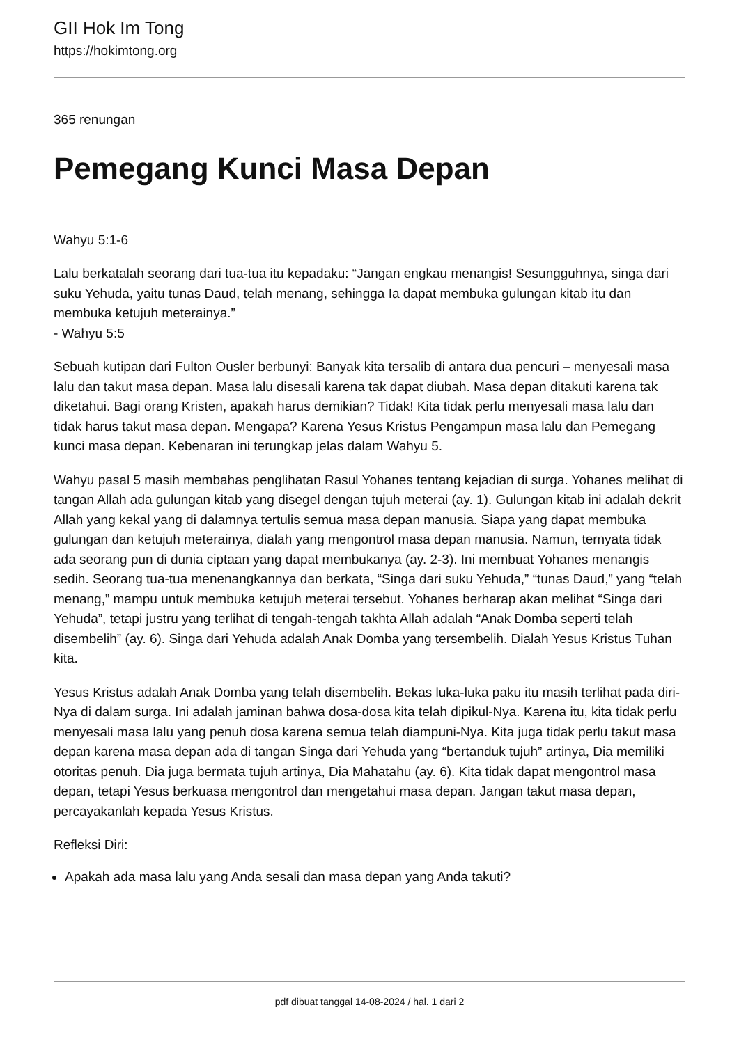GII Hok Im Tong
https://hokimtong.org
365 renungan
Pemegang Kunci Masa Depan
Wahyu 5:1-6
Lalu berkatalah seorang dari tua-tua itu kepadaku: “Jangan engkau menangis! Sesungguhnya, singa dari suku Yehuda, yaitu tunas Daud, telah menang, sehingga Ia dapat membuka gulungan kitab itu dan membuka ketujuh meterainya.”
- Wahyu 5:5
Sebuah kutipan dari Fulton Ousler berbunyi: Banyak kita tersalib di antara dua pencuri – menyesali masa lalu dan takut masa depan. Masa lalu disesali karena tak dapat diubah. Masa depan ditakuti karena tak diketahui. Bagi orang Kristen, apakah harus demikian? Tidak! Kita tidak perlu menyesali masa lalu dan tidak harus takut masa depan. Mengapa? Karena Yesus Kristus Pengampun masa lalu dan Pemegang kunci masa depan. Kebenaran ini terungkap jelas dalam Wahyu 5.
Wahyu pasal 5 masih membahas penglihatan Rasul Yohanes tentang kejadian di surga. Yohanes melihat di tangan Allah ada gulungan kitab yang disegel dengan tujuh meterai (ay. 1). Gulungan kitab ini adalah dekrit Allah yang kekal yang di dalamnya tertulis semua masa depan manusia. Siapa yang dapat membuka gulungan dan ketujuh meterainya, dialah yang mengontrol masa depan manusia. Namun, ternyata tidak ada seorang pun di dunia ciptaan yang dapat membukanya (ay. 2-3). Ini membuat Yohanes menangis sedih. Seorang tua-tua menenangkannya dan berkata, “Singa dari suku Yehuda,” “tunas Daud,” yang “telah menang,” mampu untuk membuka ketujuh meterai tersebut. Yohanes berharap akan melihat “Singa dari Yehuda”, tetapi justru yang terlihat di tengah-tengah takhta Allah adalah “Anak Domba seperti telah disembelih” (ay. 6). Singa dari Yehuda adalah Anak Domba yang tersembelih. Dialah Yesus Kristus Tuhan kita.
Yesus Kristus adalah Anak Domba yang telah disembelih. Bekas luka-luka paku itu masih terlihat pada diri-Nya di dalam surga. Ini adalah jaminan bahwa dosa-dosa kita telah dipikul-Nya. Karena itu, kita tidak perlu menyesali masa lalu yang penuh dosa karena semua telah diampuni-Nya. Kita juga tidak perlu takut masa depan karena masa depan ada di tangan Singa dari Yehuda yang “bertanduk tujuh” artinya, Dia memiliki otoritas penuh. Dia juga bermata tujuh artinya, Dia Mahatahu (ay. 6). Kita tidak dapat mengontrol masa depan, tetapi Yesus berkuasa mengontrol dan mengetahui masa depan. Jangan takut masa depan, percayakanlah kepada Yesus Kristus.
Refleksi Diri:
Apakah ada masa lalu yang Anda sesali dan masa depan yang Anda takuti?
pdf dibuat tanggal 14-08-2024 / hal. 1 dari 2